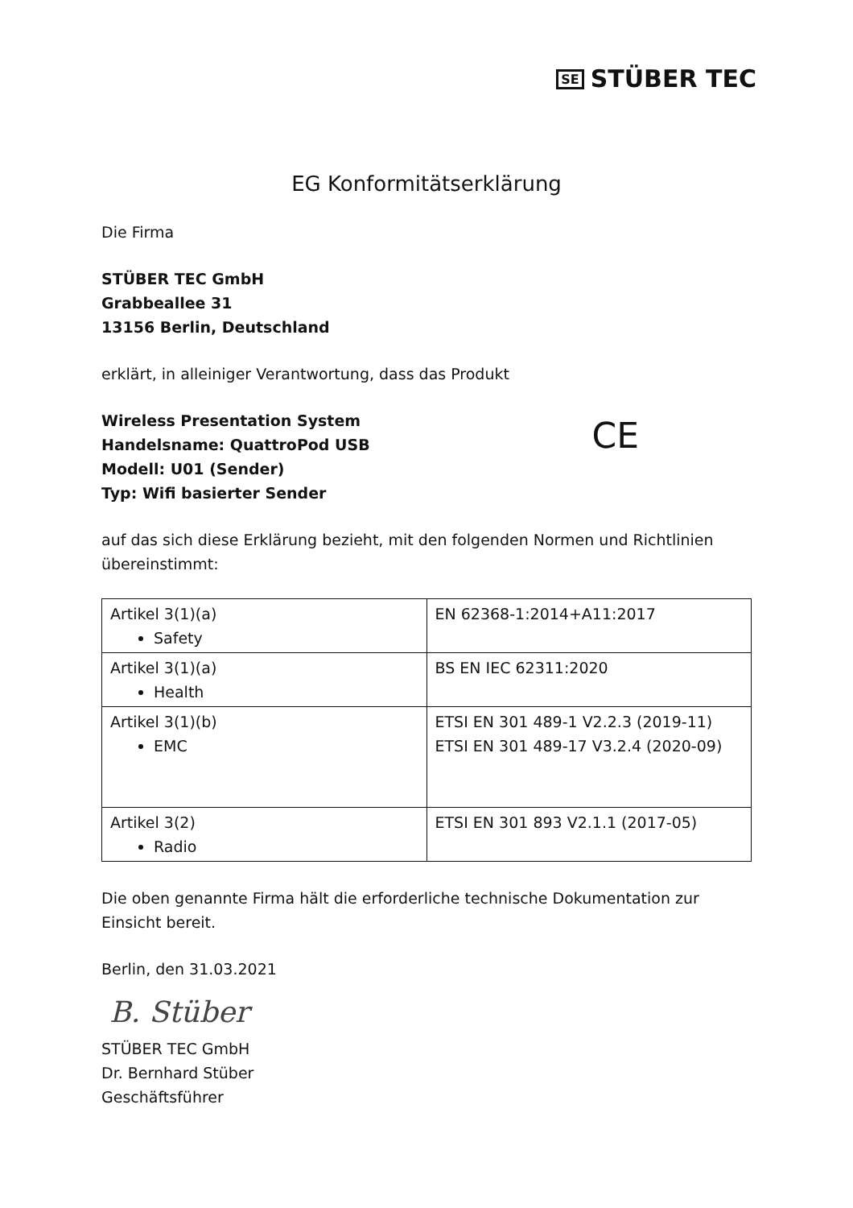SE STÜBER TEC
EG Konformitätserklärung
Die Firma
STÜBER TEC GmbH
Grabbeallee 31
13156 Berlin, Deutschland
erklärt, in alleiniger Verantwortung, dass das Produkt
CE
Wireless Presentation System
Handelsname: QuattroPod USB
Modell: U01 (Sender)
Typ: Wifi basierter Sender
auf das sich diese Erklärung bezieht, mit den folgenden Normen und Richtlinien übereinstimmt:
| Artikel 3(1)(a) Safety | EN 62368-1:2014+A11:2017 |
| Artikel 3(1)(a) Health | BS EN IEC 62311:2020 |
| Artikel 3(1)(b) EMC | ETSI EN 301 489-1 V2.2.3 (2019-11) ETSI EN 301 489-17 V3.2.4 (2020-09) |
| Artikel 3(2) Radio | ETSI EN 301 893 V2.1.1 (2017-05) |
Die oben genannte Firma hält die erforderliche technische Dokumentation zur Einsicht bereit.
Berlin, den 31.03.2021
B. Stüber
STÜBER TEC GmbH
Dr. Bernhard Stüber
Geschäftsführer